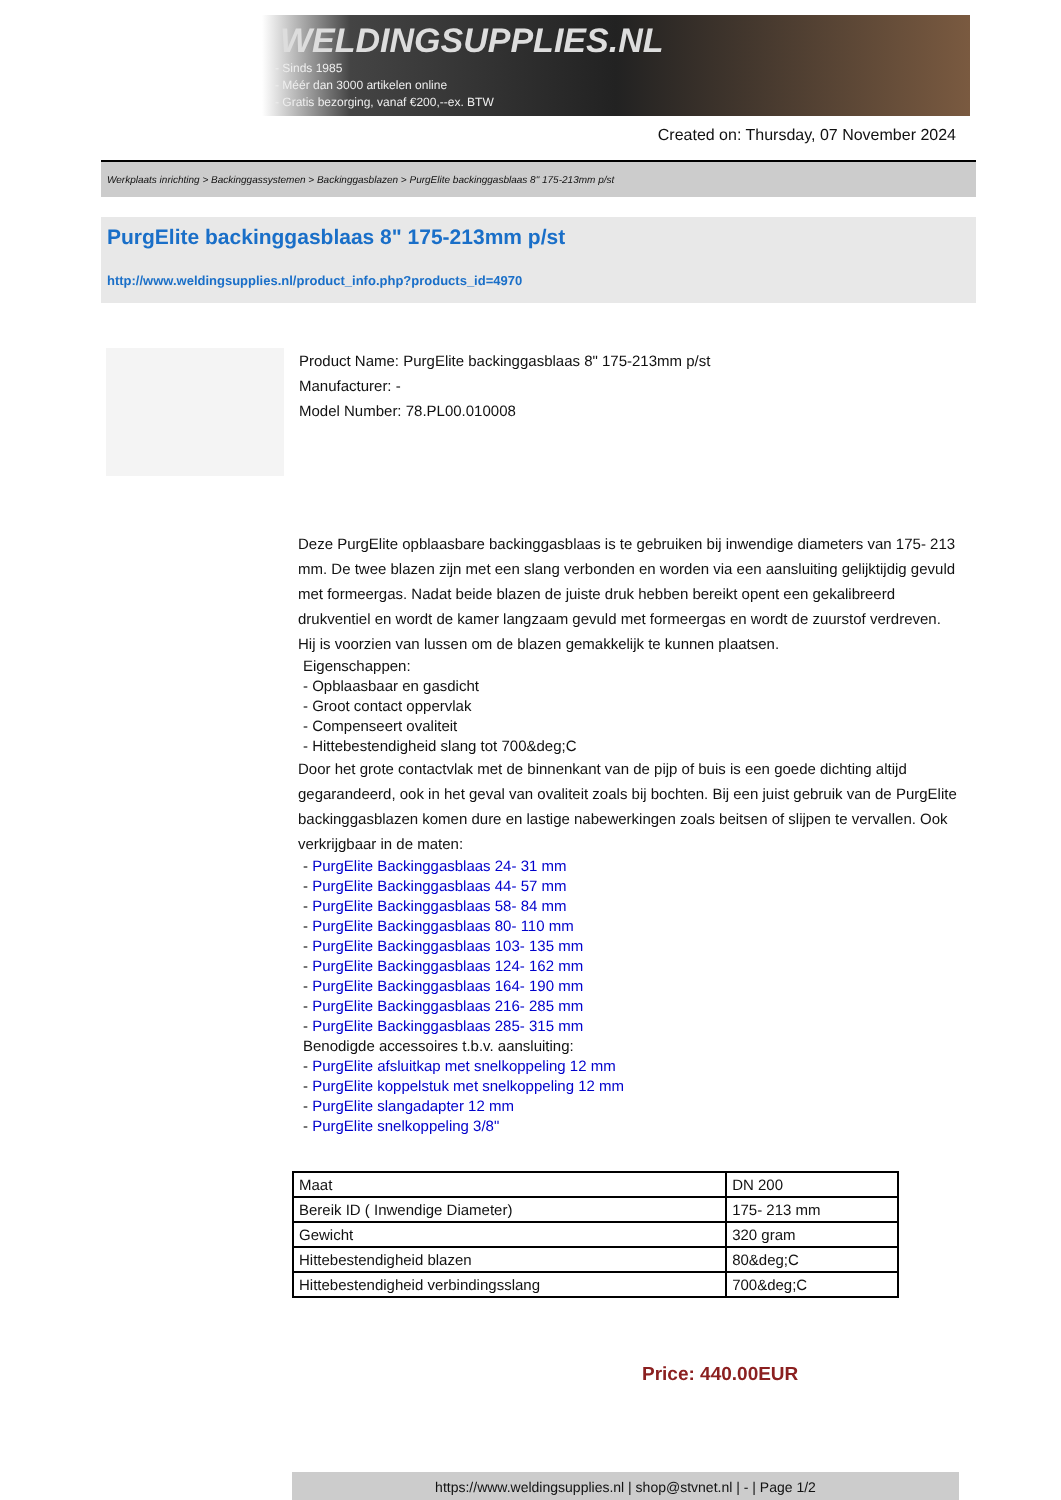WELDINGSUPPLIES.NL
- Sinds 1985
- Méér dan 3000 artikelen online
- Gratis bezorging, vanaf €200,--ex. BTW
Created on: Thursday, 07 November 2024
Werkplaats inrichting > Backinggassystemen > Backinggasblazen > PurgElite backinggasblaas 8" 175-213mm p/st
PurgElite backinggasblaas 8" 175-213mm p/st
http://www.weldingsupplies.nl/product_info.php?products_id=4970
Product Name: PurgElite backinggasblaas 8" 175-213mm p/st
Manufacturer: -
Model Number: 78.PL00.010008
Deze PurgElite opblaasbare backinggasblaas is te gebruiken bij inwendige diameters van 175- 213 mm. De twee blazen zijn met een slang verbonden en worden via een aansluiting gelijktijdig gevuld met formeergas. Nadat beide blazen de juiste druk hebben bereikt opent een gekalibreerd drukventiel en wordt de kamer langzaam gevuld met formeergas en wordt de zuurstof verdreven. Hij is voorzien van lussen om de blazen gemakkelijk te kunnen plaatsen.
Eigenschappen:
- Opblaasbaar en gasdicht
- Groot contact oppervlak
- Compenseert ovaliteit
- Hittebestendigheid slang tot 700&deg;C
Door het grote contactvlak met de binnenkant van de pijp of buis is een goede dichting altijd gegarandeerd, ook in het geval van ovaliteit zoals bij bochten. Bij een juist gebruik van de PurgElite backinggasblazen komen dure en lastige nabewerkingen zoals beitsen of slijpen te vervallen. Ook verkrijgbaar in de maten:
- PurgElite Backinggasblaas 24- 31 mm
- PurgElite Backinggasblaas 44- 57 mm
- PurgElite Backinggasblaas 58- 84 mm
- PurgElite Backinggasblaas 80- 110 mm
- PurgElite Backinggasblaas 103- 135 mm
- PurgElite Backinggasblaas 124- 162 mm
- PurgElite Backinggasblaas 164- 190 mm
- PurgElite Backinggasblaas 216- 285 mm
- PurgElite Backinggasblaas 285- 315 mm
Benodigde accessoires t.b.v. aansluiting:
- PurgElite afsluitkap met snelkoppeling 12 mm
- PurgElite koppelstuk met snelkoppeling 12 mm
- PurgElite slangadapter 12 mm
- PurgElite snelkoppeling 3/8"
| Maat | DN 200 |
| Bereik ID ( Inwendige Diameter) | 175- 213 mm |
| Gewicht | 320 gram |
| Hittebestendigheid blazen | 80&deg;C |
| Hittebestendigheid verbindingsslang | 700&deg;C |
Price: 440.00EUR
https://www.weldingsupplies.nl | shop@stvnet.nl | - | Page 1/2